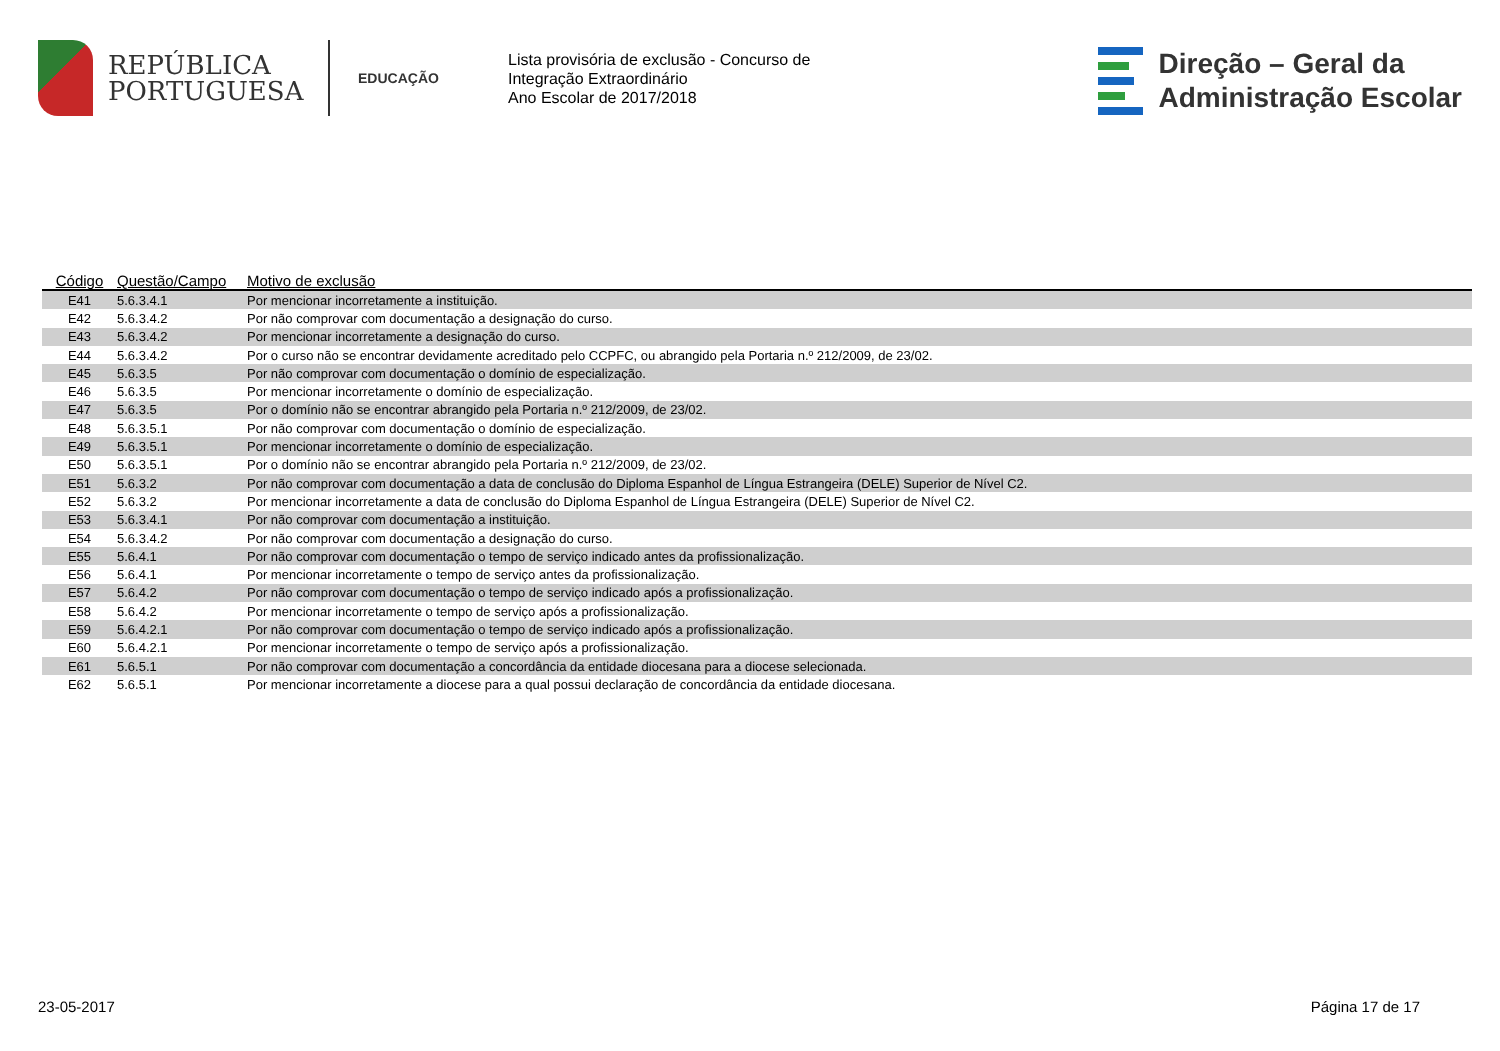REPÚBLICA
PORTUGUESA
EDUCAÇÃO
Lista provisória de exclusão - Concurso de
Integração Extraordinário
Ano Escolar de 2017/2018
Direção – Geral da
Administração Escolar
| Código | Questão/Campo | Motivo de exclusão |
| --- | --- | --- |
| E41 | 5.6.3.4.1 | Por mencionar incorretamente a instituição. |
| E42 | 5.6.3.4.2 | Por não comprovar com documentação a designação do curso. |
| E43 | 5.6.3.4.2 | Por mencionar incorretamente a designação do curso. |
| E44 | 5.6.3.4.2 | Por o curso não se encontrar devidamente acreditado pelo CCPFC, ou abrangido pela Portaria n.º 212/2009, de 23/02. |
| E45 | 5.6.3.5 | Por não comprovar com documentação o domínio de especialização. |
| E46 | 5.6.3.5 | Por mencionar incorretamente o domínio de especialização. |
| E47 | 5.6.3.5 | Por o domínio não se encontrar abrangido pela Portaria n.º 212/2009, de 23/02. |
| E48 | 5.6.3.5.1 | Por não comprovar com documentação o domínio de especialização. |
| E49 | 5.6.3.5.1 | Por mencionar incorretamente o domínio de especialização. |
| E50 | 5.6.3.5.1 | Por o domínio não se encontrar abrangido pela Portaria n.º 212/2009, de 23/02. |
| E51 | 5.6.3.2 | Por não comprovar com documentação a data de conclusão do Diploma Espanhol de Língua Estrangeira (DELE) Superior de Nível C2. |
| E52 | 5.6.3.2 | Por mencionar incorretamente a data de conclusão do Diploma Espanhol de Língua Estrangeira (DELE) Superior de Nível C2. |
| E53 | 5.6.3.4.1 | Por não comprovar com documentação a instituição. |
| E54 | 5.6.3.4.2 | Por não comprovar com documentação a designação do curso. |
| E55 | 5.6.4.1 | Por não comprovar com documentação o tempo de serviço indicado antes da profissionalização. |
| E56 | 5.6.4.1 | Por mencionar incorretamente o tempo de serviço antes da profissionalização. |
| E57 | 5.6.4.2 | Por não comprovar com documentação o tempo de serviço indicado após a profissionalização. |
| E58 | 5.6.4.2 | Por mencionar incorretamente o tempo de serviço após a profissionalização. |
| E59 | 5.6.4.2.1 | Por não comprovar com documentação o tempo de serviço indicado após a profissionalização. |
| E60 | 5.6.4.2.1 | Por mencionar incorretamente o tempo de serviço após a profissionalização. |
| E61 | 5.6.5.1 | Por não comprovar com documentação a concordância da entidade diocesana para a diocese selecionada. |
| E62 | 5.6.5.1 | Por mencionar incorretamente a diocese para a qual possui declaração de concordância da entidade diocesana. |
23-05-2017 Página 17 de 17